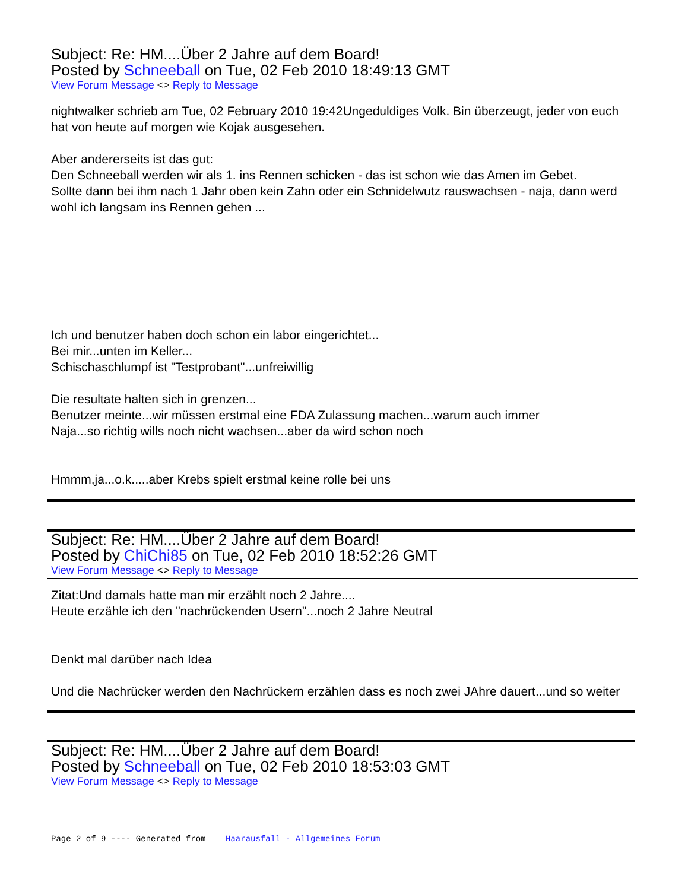Subject: Re: HM....Über 2 Jahre auf dem Board!
Posted by Schneeball on Tue, 02 Feb 2010 18:49:13 GMT
View Forum Message <> Reply to Message
nightwalker schrieb am Tue, 02 February 2010 19:42Ungeduldiges Volk. Bin überzeugt, jeder von euch hat von heute auf morgen wie Kojak ausgesehen.
Aber andererseits ist das gut:
Den Schneeball werden wir als 1. ins Rennen schicken - das ist schon wie das Amen im Gebet.
Sollte dann bei ihm nach 1 Jahr oben kein Zahn oder ein Schnidelwutz rauswachsen - naja, dann werd wohl ich langsam ins Rennen gehen ...
Ich und benutzer haben doch schon ein labor eingerichtet...
Bei mir...unten im Keller...
Schischaschlumpf ist "Testprobant"...unfreiwillig
Die resultate halten sich in grenzen...
Benutzer meinte...wir müssen erstmal eine FDA Zulassung machen...warum auch immer
Naja...so richtig wills noch nicht wachsen...aber da wird schon noch
Hmmm,ja...o.k.....aber Krebs spielt erstmal keine rolle bei uns
Subject: Re: HM....Über 2 Jahre auf dem Board!
Posted by ChiChi85 on Tue, 02 Feb 2010 18:52:26 GMT
View Forum Message <> Reply to Message
Zitat:Und damals hatte man mir erzählt noch 2 Jahre....
Heute erzähle ich den "nachrückenden Usern"...noch 2 Jahre Neutral
Denkt mal darüber nach Idea
Und die Nachrücker werden den Nachrückern erzählen dass es noch zwei JAhre dauert...und so weiter
Subject: Re: HM....Über 2 Jahre auf dem Board!
Posted by Schneeball on Tue, 02 Feb 2010 18:53:03 GMT
View Forum Message <> Reply to Message
Page 2 of 9 ---- Generated from Haarausfall - Allgemeines Forum